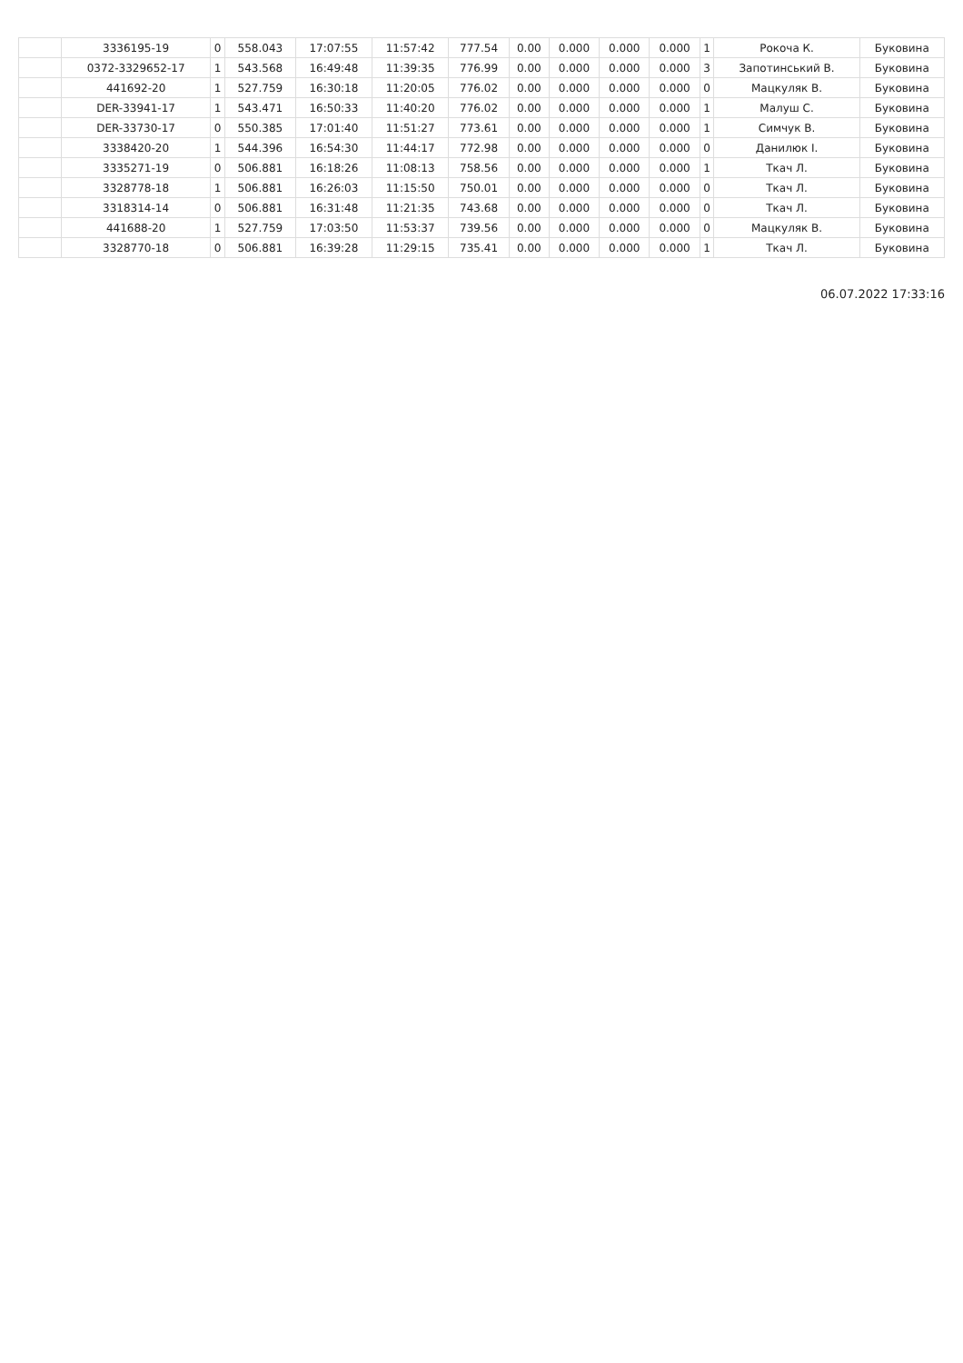| | 3336195-19 | 0 | 558.043 | 17:07:55 | 11:57:42 | 777.54 | 0.00 | 0.000 | 0.000 | 0.000 | 1 | Рокоча К. | Буковина |
| | 0372-3329652-17 | 1 | 543.568 | 16:49:48 | 11:39:35 | 776.99 | 0.00 | 0.000 | 0.000 | 0.000 | 3 | Запотинський В. | Буковина |
| | 441692-20 | 1 | 527.759 | 16:30:18 | 11:20:05 | 776.02 | 0.00 | 0.000 | 0.000 | 0.000 | 0 | Мацкуляк В. | Буковина |
| | DER-33941-17 | 1 | 543.471 | 16:50:33 | 11:40:20 | 776.02 | 0.00 | 0.000 | 0.000 | 0.000 | 1 | Малуш С. | Буковина |
| | DER-33730-17 | 0 | 550.385 | 17:01:40 | 11:51:27 | 773.61 | 0.00 | 0.000 | 0.000 | 0.000 | 1 | Симчук В. | Буковина |
| | 3338420-20 | 1 | 544.396 | 16:54:30 | 11:44:17 | 772.98 | 0.00 | 0.000 | 0.000 | 0.000 | 0 | Данилюк І. | Буковина |
| | 3335271-19 | 0 | 506.881 | 16:18:26 | 11:08:13 | 758.56 | 0.00 | 0.000 | 0.000 | 0.000 | 1 | Ткач Л. | Буковина |
| | 3328778-18 | 1 | 506.881 | 16:26:03 | 11:15:50 | 750.01 | 0.00 | 0.000 | 0.000 | 0.000 | 0 | Ткач Л. | Буковина |
| | 3318314-14 | 0 | 506.881 | 16:31:48 | 11:21:35 | 743.68 | 0.00 | 0.000 | 0.000 | 0.000 | 0 | Ткач Л. | Буковина |
| | 441688-20 | 1 | 527.759 | 17:03:50 | 11:53:37 | 739.56 | 0.00 | 0.000 | 0.000 | 0.000 | 0 | Мацкуляк В. | Буковина |
| | 3328770-18 | 0 | 506.881 | 16:39:28 | 11:29:15 | 735.41 | 0.00 | 0.000 | 0.000 | 0.000 | 1 | Ткач Л. | Буковина |
06.07.2022 17:33:16